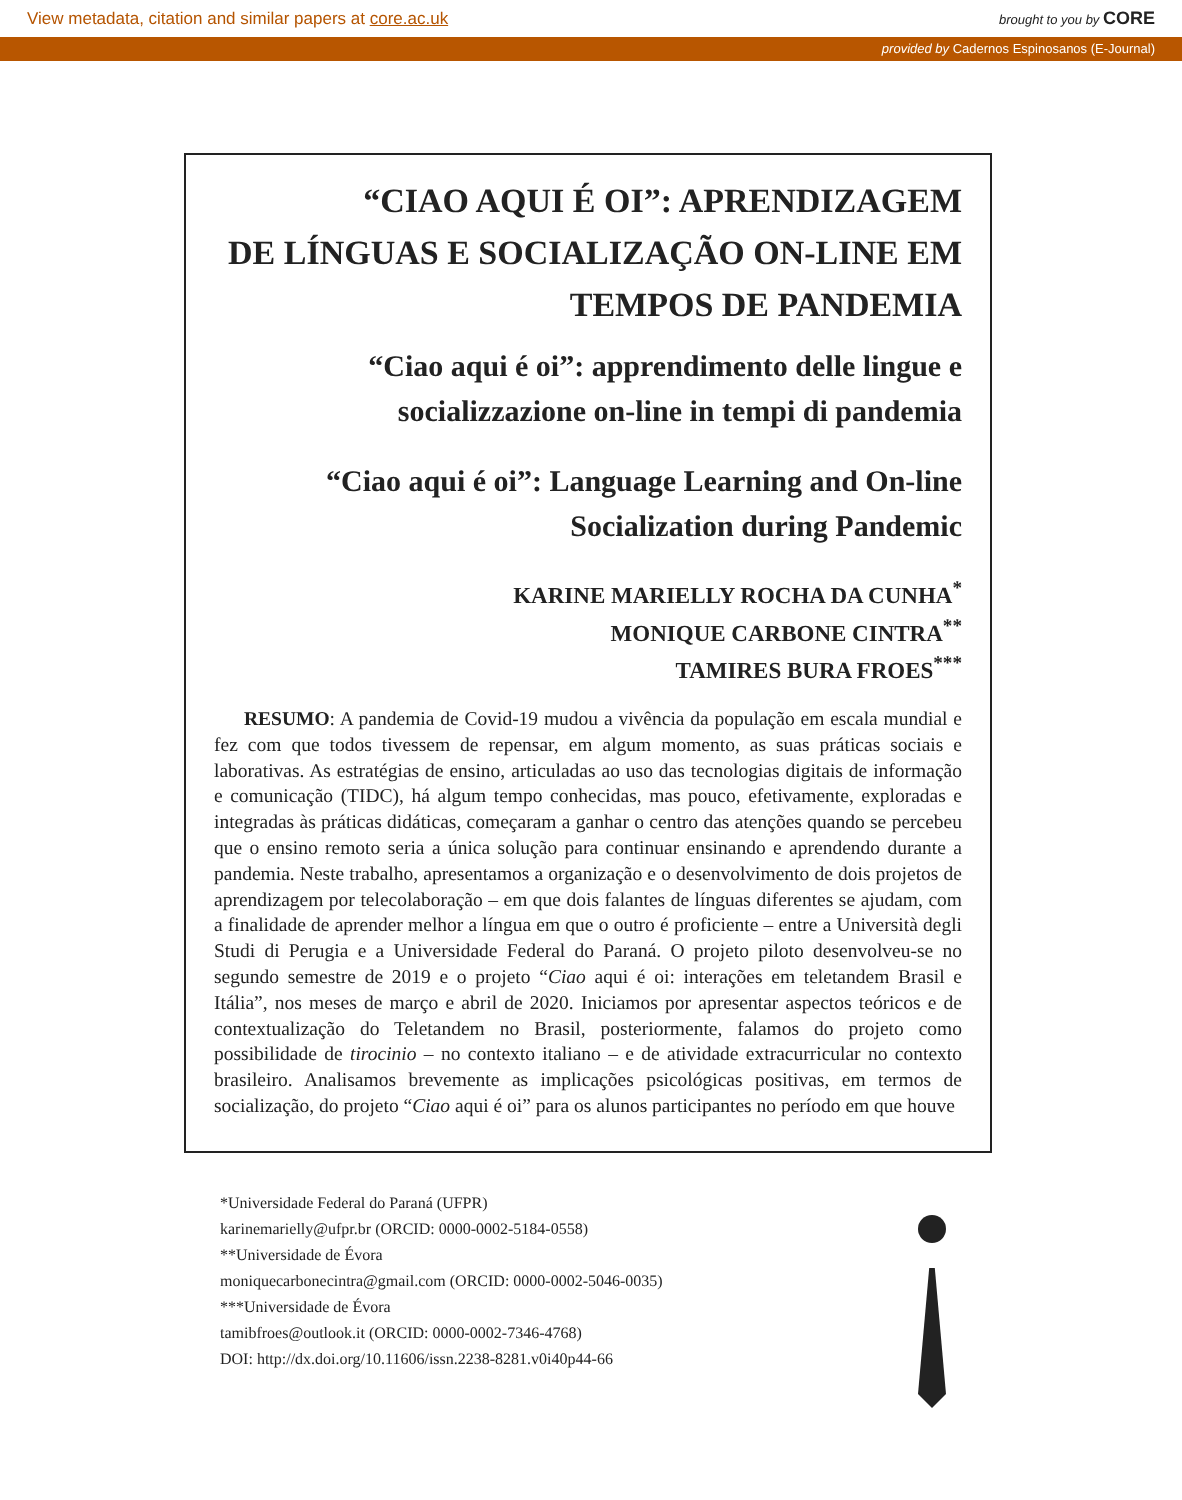View metadata, citation and similar papers at core.ac.uk brought to you by CORE
provided by Cadernos Espinosanos (E-Journal)
“CIAO AQUI É OI”: APRENDIZAGEM
DE LÍNGUAS E SOCIALIZAÇÃO ON-LINE EM
TEMPOS DE PANDEMIA
“Ciao aqui é oi”: apprendimento delle lingue e
socializzazione on-line in tempi di pandemia
“Ciao aqui é oi”: Language Learning and On-line
Socialization during Pandemic
KARINE MARIELLY ROCHA DA CUNHA<sup>*</sup>
MONIQUE CARBONE CINTRA<sup>**</sup>
TAMIRES BURA FROES<sup>***</sup>
RESUMO: A pandemia de Covid-19 mudou a vivência da população em escala mundial e fez com que todos tivessem de repensar, em algum momento, as suas práticas sociais e laborativas. As estratégias de ensino, articuladas ao uso das tecnologias digitais de informação e comunicação (TIDC), há algum tempo conhecidas, mas pouco, efetivamente, exploradas e integradas às práticas didáticas, começaram a ganhar o centro das atenções quando se percebeu que o ensino remoto seria a única solução para continuar ensinando e aprendendo durante a pandemia. Neste trabalho, apresentamos a organização e o desenvolvimento de dois projetos de aprendizagem por telecolaboração – em que dois falantes de línguas diferentes se ajudam, com a finalidade de aprender melhor a língua em que o outro é proficiente – entre a Università degli Studi di Perugia e a Universidade Federal do Paraná. O projeto piloto desenvolveu-se no segundo semestre de 2019 e o projeto “Ciao aqui é oi: interações em teletandem Brasil e Itália”, nos meses de março e abril de 2020. Iniciamos por apresentar aspectos teóricos e de contextualização do Teletandem no Brasil, posteriormente, falamos do projeto como possibilidade de tirocinio – no contexto italiano – e de atividade extracurricular no contexto brasileiro. Analisamos brevemente as implicações psicológicas positivas, em termos de socialização, do projeto “Ciao aqui é oi” para os alunos participantes no período em que houve
*Universidade Federal do Paraná (UFPR)
karinemarielly@ufpr.br (ORCID: 0000-0002-5184-0558)
**Universidade de Évora
moniquecarbonecintra@gmail.com (ORCID: 0000-0002-5046-0035)
***Universidade de Évora
tamibfroes@outlook.it (ORCID: 0000-0002-7346-4768)
DOI: http://dx.doi.org/10.11606/issn.2238-8281.v0i40p44-66